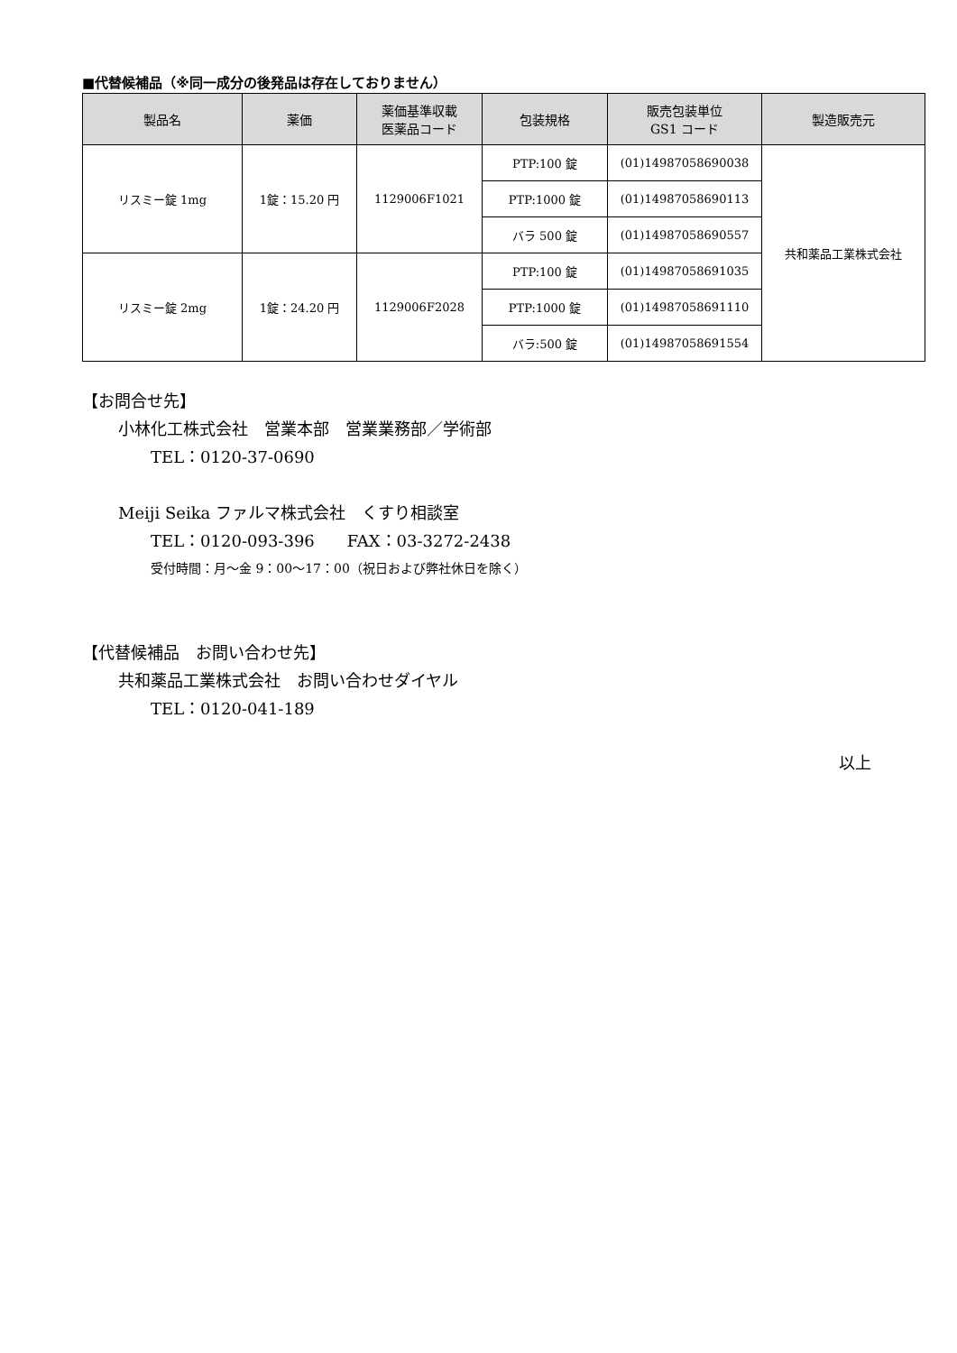■代替候補品（※同一成分の後発品は存在しておりません）
| 製品名 | 薬価 | 薬価基準収載 医薬品コード | 包装規格 | 販売包装単位 GS1 コード | 製造販売元 |
| --- | --- | --- | --- | --- | --- |
| リスミー錠 1mg | 1錠：15.20 円 | 1129006F1021 | PTP:100 錠 | (01)14987058690038 | 共和薬品工業株式会社 |
| | | | PTP:1000 錠 | (01)14987058690113 | |
| | | | バラ 500 錠 | (01)14987058690557 | |
| リスミー錠 2mg | 1錠：24.20 円 | 1129006F2028 | PTP:100 錠 | (01)14987058691035 | |
| | | | PTP:1000 錠 | (01)14987058691110 | |
| | | | バラ:500 錠 | (01)14987058691554 | |
【お問合せ先】
小林化工株式会社　営業本部　営業業務部／学術部
TEL：0120-37-0690
Meiji Seika ファルマ株式会社　くすり相談室
TEL：0120-093-396　　FAX：03-3272-2438
受付時間：月～金 9：00～17：00（祝日および弊社休日を除く）
【代替候補品　お問い合わせ先】
共和薬品工業株式会社　お問い合わせダイヤル
TEL：0120-041-189
以上